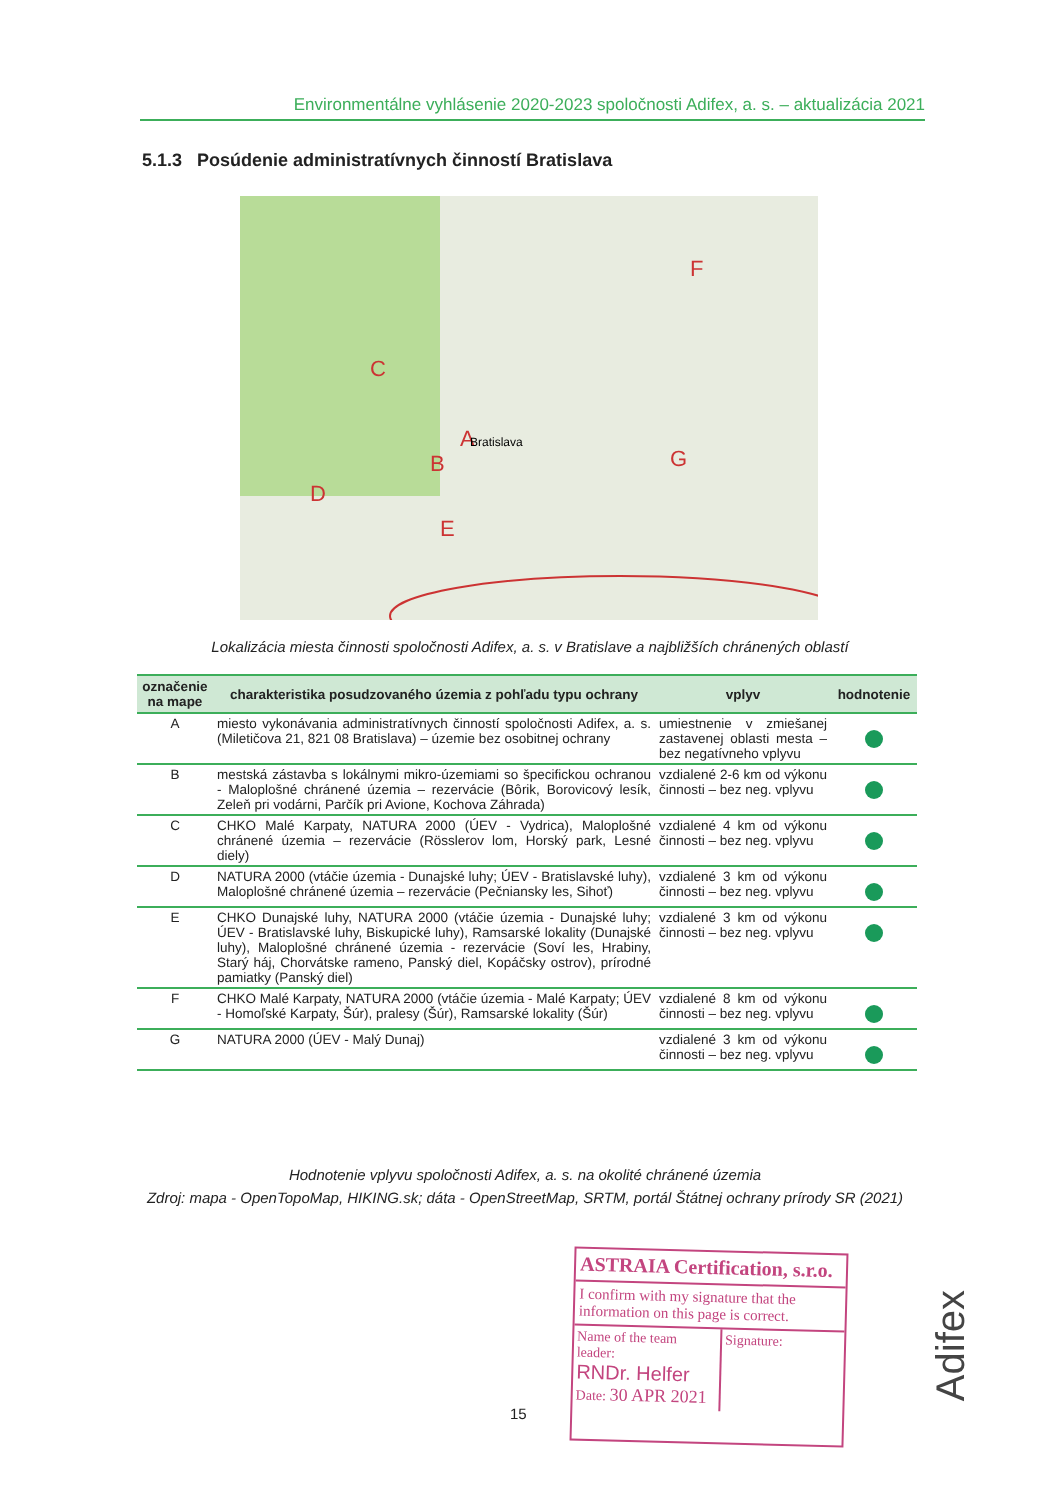Environmentálne vyhlásenie 2020-2023 spoločnosti Adifex, a. s. – aktualizácia 2021
5.1.3 Posúdenie administratívnych činností Bratislava
A
B
C
D
E
F
G
Bratislava
Lokalizácia miesta činnosti spoločnosti Adifex, a. s. v Bratislave a najbližších chránených oblastí
| označenie na mape | charakteristika posudzovaného územia z pohľadu typu ochrany | vplyv | hodnotenie |
| --- | --- | --- | --- |
| A | miesto vykonávania administratívnych činností spoločnosti Adifex, a. s. (Miletičova 21, 821 08 Bratislava) – územie bez osobitnej ochrany | umiestnenie v zmiešanej zastavenej oblasti mesta – bez negatívneho vplyvu | |
| B | mestská zástavba s lokálnymi mikro-územiami so špecifickou ochranou - Maloplošné chránené územia – rezervácie (Bôrik, Borovicový lesík, Zeleň pri vodárni, Parčík pri Avione, Kochova Záhrada) | vzdialené 2-6 km od výkonu činnosti – bez neg. vplyvu | |
| C | CHKO Malé Karpaty, NATURA 2000 (ÚEV - Vydrica), Maloplošné chránené územia – rezervácie (Rösslerov lom, Horský park, Lesné diely) | vzdialené 4 km od výkonu činnosti – bez neg. vplyvu | |
| D | NATURA 2000 (vtáčie územia - Dunajské luhy; ÚEV - Bratislavské luhy), Maloplošné chránené územia – rezervácie (Pečniansky les, Sihoť) | vzdialené 3 km od výkonu činnosti – bez neg. vplyvu | |
| E | CHKO Dunajské luhy, NATURA 2000 (vtáčie územia - Dunajské luhy; ÚEV - Bratislavské luhy, Biskupické luhy), Ramsarské lokality (Dunajské luhy), Maloplošné chránené územia - rezervácie (Soví les, Hrabiny, Starý háj, Chorvátske rameno, Panský diel, Kopáčsky ostrov), prírodné pamiatky (Panský diel) | vzdialené 3 km od výkonu činnosti – bez neg. vplyvu | |
| F | CHKO Malé Karpaty, NATURA 2000 (vtáčie územia - Malé Karpaty; ÚEV - Homoľské Karpaty, Šúr), pralesy (Šúr), Ramsarské lokality (Šúr) | vzdialené 8 km od výkonu činnosti – bez neg. vplyvu | |
| G | NATURA 2000 (ÚEV - Malý Dunaj) | vzdialené 3 km od výkonu činnosti – bez neg. vplyvu | |
Hodnotenie vplyvu spoločnosti Adifex, a. s. na okolité chránené územia
Zdroj: mapa - OpenTopoMap, HIKING.sk; dáta - OpenStreetMap, SRTM, portál Štátnej ochrany prírody SR (2021)
ASTRAIA Certification, s.r.o.
I confirm with my signature that the information on this page is correct.
Name of the team leader:
RNDr. Helfer
Date: 30 APR 2021
Signature:
15
Adifex